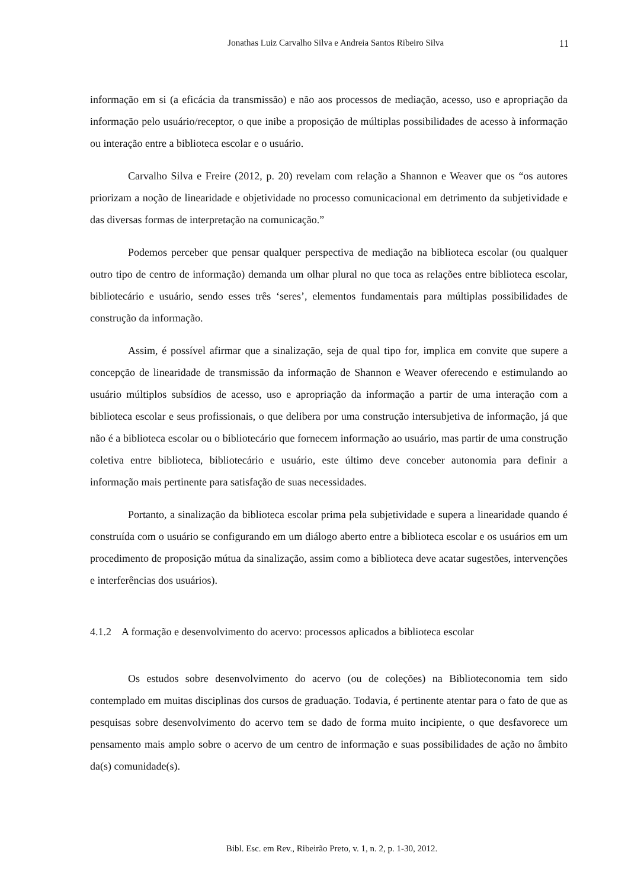Jonathas Luiz Carvalho Silva e Andreia Santos Ribeiro Silva 11
informação em si (a eficácia da transmissão) e não aos processos de mediação, acesso, uso e apropriação da informação pelo usuário/receptor, o que inibe a proposição de múltiplas possibilidades de acesso à informação ou interação entre a biblioteca escolar e o usuário.
Carvalho Silva e Freire (2012, p. 20) revelam com relação a Shannon e Weaver que os “os autores priorizam a noção de linearidade e objetividade no processo comunicacional em detrimento da subjetividade e das diversas formas de interpretação na comunicação.”
Podemos perceber que pensar qualquer perspectiva de mediação na biblioteca escolar (ou qualquer outro tipo de centro de informação) demanda um olhar plural no que toca as relações entre biblioteca escolar, bibliotecário e usuário, sendo esses três ‘seres’, elementos fundamentais para múltiplas possibilidades de construção da informação.
Assim, é possível afirmar que a sinalização, seja de qual tipo for, implica em convite que supere a concepção de linearidade de transmissão da informação de Shannon e Weaver oferecendo e estimulando ao usuário múltiplos subsídios de acesso, uso e apropriação da informação a partir de uma interação com a biblioteca escolar e seus profissionais, o que delibera por uma construção intersubjetiva de informação, já que não é a biblioteca escolar ou o bibliotecário que fornecem informação ao usuário, mas partir de uma construção coletiva entre biblioteca, bibliotecário e usuário, este último deve conceber autonomia para definir a informação mais pertinente para satisfação de suas necessidades.
Portanto, a sinalização da biblioteca escolar prima pela subjetividade e supera a linearidade quando é construída com o usuário se configurando em um diálogo aberto entre a biblioteca escolar e os usuários em um procedimento de proposição mútua da sinalização, assim como a biblioteca deve acatar sugestões, intervenções e interferências dos usuários).
4.1.2 A formação e desenvolvimento do acervo: processos aplicados a biblioteca escolar
Os estudos sobre desenvolvimento do acervo (ou de coleções) na Biblioteconomia tem sido contemplado em muitas disciplinas dos cursos de graduação. Todavia, é pertinente atentar para o fato de que as pesquisas sobre desenvolvimento do acervo tem se dado de forma muito incipiente, o que desfavorece um pensamento mais amplo sobre o acervo de um centro de informação e suas possibilidades de ação no âmbito da(s) comunidade(s).
Bibl. Esc. em Rev., Ribeirão Preto, v. 1, n. 2, p. 1-30, 2012.